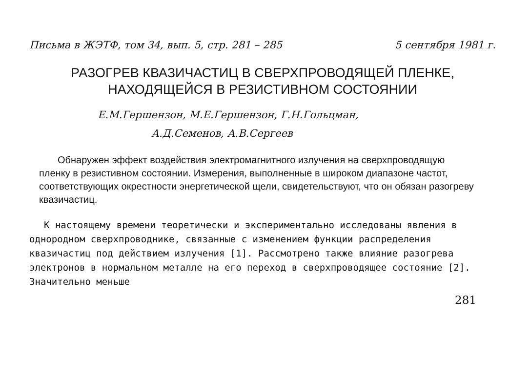Письма в ЖЭТФ, том 34, вып. 5, стр. 281 – 285 5 сентября 1981 г.
РАЗОГРЕВ КВАЗИЧАСТИЦ В СВЕРХПРОВОДЯЩЕЙ ПЛЕНКЕ,
НАХОДЯЩЕЙСЯ В РЕЗИСТИВНОМ СОСТОЯНИИ
Е.М.Гершензон, М.Е.Гершензон, Г.Н.Гольцман,
А.Д.Семенов, А.В.Сергеев
Обнаружен эффект воздействия электромагнитного излучения на сверхпроводящую пленку в резистивном состоянии. Измерения, выполненные в широком диапазоне частот, соответствующих окрестности энергетической щели, свидетельствуют, что он обязан разогреву квазичастиц.
К настоящему времени теоретически и экспериментально исследованы явления в однородном сверхпроводнике, связанные с изменением функции распределения квазичастиц под действием излучения [1]. Рассмотрено также влияние разогрева электронов в нормальном металле на его переход в сверхпроводящее состояние [2]. Значительно меньше
281